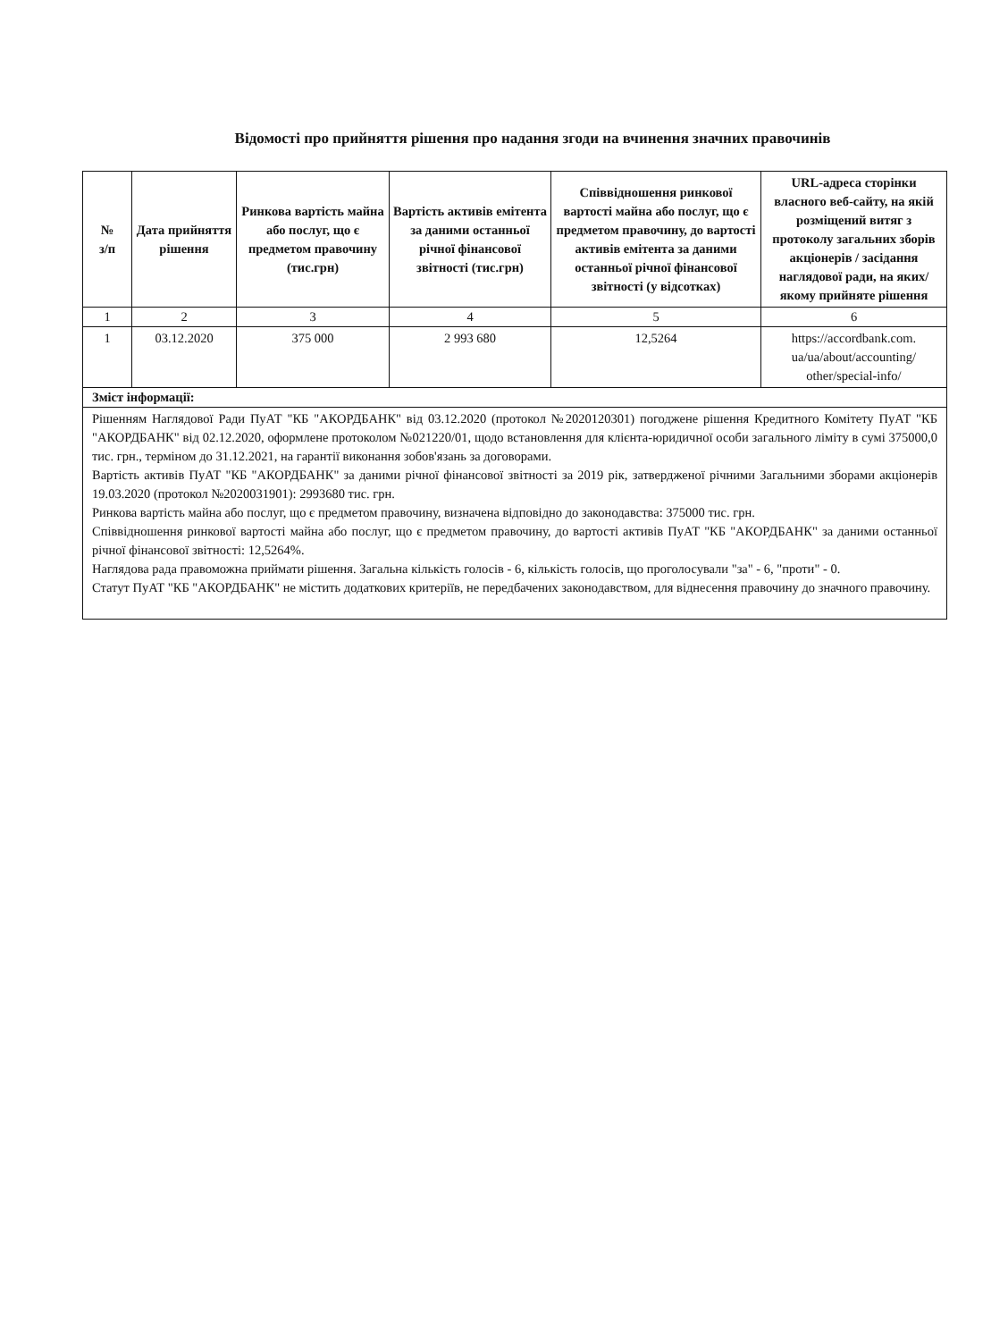Відомості про прийняття рішення про надання згоди на вчинення значних правочинів
| № з/п | Дата прийняття рішення | Ринкова вартість майна або послуг, що є предметом правочину (тис.грн) | Вартість активів емітента за даними останньої річної фінансової звітності (тис.грн) | Співвідношення ринкової вартості майна або послуг, що є предметом правочину, до вартості активів емітента за даними останньої річної фінансової звітності (у відсотках) | URL-адреса сторінки власного веб-сайту, на якій розміщений витяг з протоколу загальних зборів акціонерів / засідання наглядової ради, на яких/якому прийняте рішення |
| --- | --- | --- | --- | --- | --- |
| 1 | 2 | 3 | 4 | 5 | 6 |
| 1 | 03.12.2020 | 375 000 | 2 993 680 | 12,5264 | https://accordbank.com. ua/ua/about/accounting/ other/special-info/ |
| Зміст інформації: | | | | | |
| Рішенням Наглядової Ради ПуАТ "КБ "АКОРДБАНК" від 03.12.2020 (протокол №2020120301) погоджене рішення Кредитного Комітету ПуАТ "КБ "АКОРДБАНК" від 02.12.2020, оформлене протоколом №021220/01, щодо встановлення для клієнта-юридичної особи загального ліміту в сумі 375000,0 тис. грн., терміном до 31.12.2021, на гарантії виконання зобов'язань за договорами. Вартість активів ПуАТ "КБ "АКОРДБАНК" за даними річної фінансової звітності за 2019 рік, затвердженої річними Загальними зборами акціонерів 19.03.2020 (протокол №2020031901): 2993680 тис. грн. Ринкова вартість майна або послуг, що є предметом правочину, визначена відповідно до законодавства: 375000 тис. грн. Співвідношення ринкової вартості майна або послуг, що є предметом правочину, до вартості активів ПуАТ "КБ "АКОРДБАНК" за даними останньої річної фінансової звітності: 12,5264%. Наглядова рада правоможна приймати рішення. Загальна кількість голосів - 6, кількість голосів, що проголосували "за" - 6, "проти" - 0. Статут ПуАТ "КБ "АКОРДБАНК" не містить додаткових критеріїв, не передбачених законодавством, для віднесення правочину до значного правочину. | | | | | |